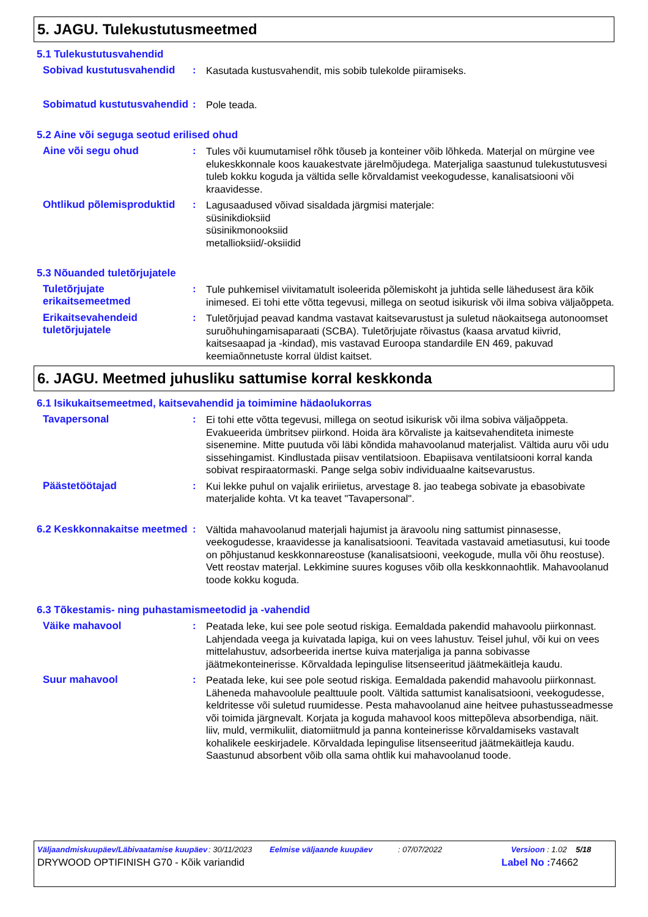5. JAGU. Tulekustutusmeetmed
5.1 Tulekustutusvahendid
Sobivad kustutusvahendid :
Kasutada kustusvahendit, mis sobib tulekolde piiramiseks.
Sobimatud kustutusvahendid
:
Pole teada.
5.2 Aine või seguga seotud erilised ohud
Aine või segu ohud :
Tules või kuumutamisel rõhk tõuseb ja konteiner võib lõhkeda. Materjal on mürgine vee elukeskkonnale koos kauakestvate järelmõjudega. Materjaliga saastunud tulekustutusvesi tuleb kokku koguda ja vältida selle kõrvaldamist veekogudesse, kanalisatsiooni või kraavidesse.
Ohtlikud põlemisproduktid
:
Lagusaadused võivad sisaldada järgmisi materjale:
süsinikdioksiid
süsinikmonooksiid
metallioksiid/-oksiidid
5.3 Nõuanded tuletõrjujatele
Tuletõrjujate erikaitsemeetmed
:
Tule puhkemisel viivitamatult isoleerida põlemiskoht ja juhtida selle lähedusest ära kõik inimesed. Ei tohi ette võtta tegevusi, millega on seotud isikurisk või ilma sobiva väljaõppeta.
Erikaitsevahendeid tuletõrjujatele
:
Tuletõrjujad peavad kandma vastavat kaitsevarustust ja suletud näokaitsega autonoomset suruõhuhingamisaparaati (SCBA). Tuletõrjujate rõivastus (kaasa arvatud kiivrid, kaitsesaapad ja -kindad), mis vastavad Euroopa standardile EN 469, pakuvad keemiaõnnetuste korral üldist kaitset.
6. JAGU. Meetmed juhusliku sattumise korral keskkonda
6.1 Isikukaitsemeetmed, kaitsevahendid ja toimimine hädaolukorras
Tavapersonal :
Ei tohi ette võtta tegevusi, millega on seotud isikurisk või ilma sobiva väljaõppeta. Evakueerida ümbritsev piirkond. Hoida ära kõrvaliste ja kaitsevahenditeta inimeste sisenemine. Mitte puutuda või läbi kõndida mahavoolanud materjalist. Vältida auru või udu sissehingamist. Kindlustada piisav ventilatsioon. Ebapiisava ventilatsiooni korral kanda sobivat respiraatormaski. Pange selga sobiv individuaalne kaitsevarustus.
Päästetöötajad :
Kui lekke puhul on vajalik eririietus, arvestage 8. jao teabega sobivate ja ebasobivate materjalide kohta. Vt ka teavet "Tavapersonal".
6.2 Keskkonnakaitse meetmed
:
Vältida mahavoolanud materjali hajumist ja äravoolu ning sattumist pinnasesse, veekogudesse, kraavidesse ja kanalisatsiooni. Teavitada vastavaid ametiasutusi, kui toode on põhjustanud keskkonnareostuse (kanalisatsiooni, veekogude, mulla või õhu reostuse). Vett reostav materjal. Lekkimine suures koguses võib olla keskkonnaohtlik. Mahavoolanud toode kokku koguda.
6.3 Tõkestamis- ning puhastamismeetodid ja -vahendid
Väike mahavool :
Peatada leke, kui see pole seotud riskiga. Eemaldada pakendid mahavoolu piirkonnast. Lahjendada veega ja kuivatada lapiga, kui on vees lahustuv. Teisel juhul, või kui on vees mittelahustuv, adsorbeerida inertse kuiva materjaliga ja panna sobivasse jäätmekonteinerisse. Kõrvaldada lepingulise litsenseeritud jäätmekäitleja kaudu.
Suur mahavool :
Peatada leke, kui see pole seotud riskiga. Eemaldada pakendid mahavoolu piirkonnast. Läheneda mahavoolule pealttuule poolt. Vältida sattumist kanalisatsiooni, veekogudesse, keldritesse või suletud ruumidesse. Pesta mahavoolanud aine heitvee puhastusseadmesse või toimida järgnevalt. Korjata ja koguda mahavool koos mittepõleva absorbendiga, näit. liiv, muld, vermikuliit, diatomiitmuld ja panna konteinerisse kõrvaldamiseks vastavalt kohalikele eeskirjadele. Kõrvaldada lepingulise litsenseeritud jäätmekäitleja kaudu. Saastunud absorbent võib olla sama ohtlik kui mahavoolanud toode.
Väljaandmiskuupäev/Läbivaatamise kuupäev
: 30/11/2023 Eelmise väljaande kuupäev : 07/07/2022 Versioon : 1.02 5/18
DRYWOOD OPTIFINISH G70 - Kõik variandid
Label No : 74662